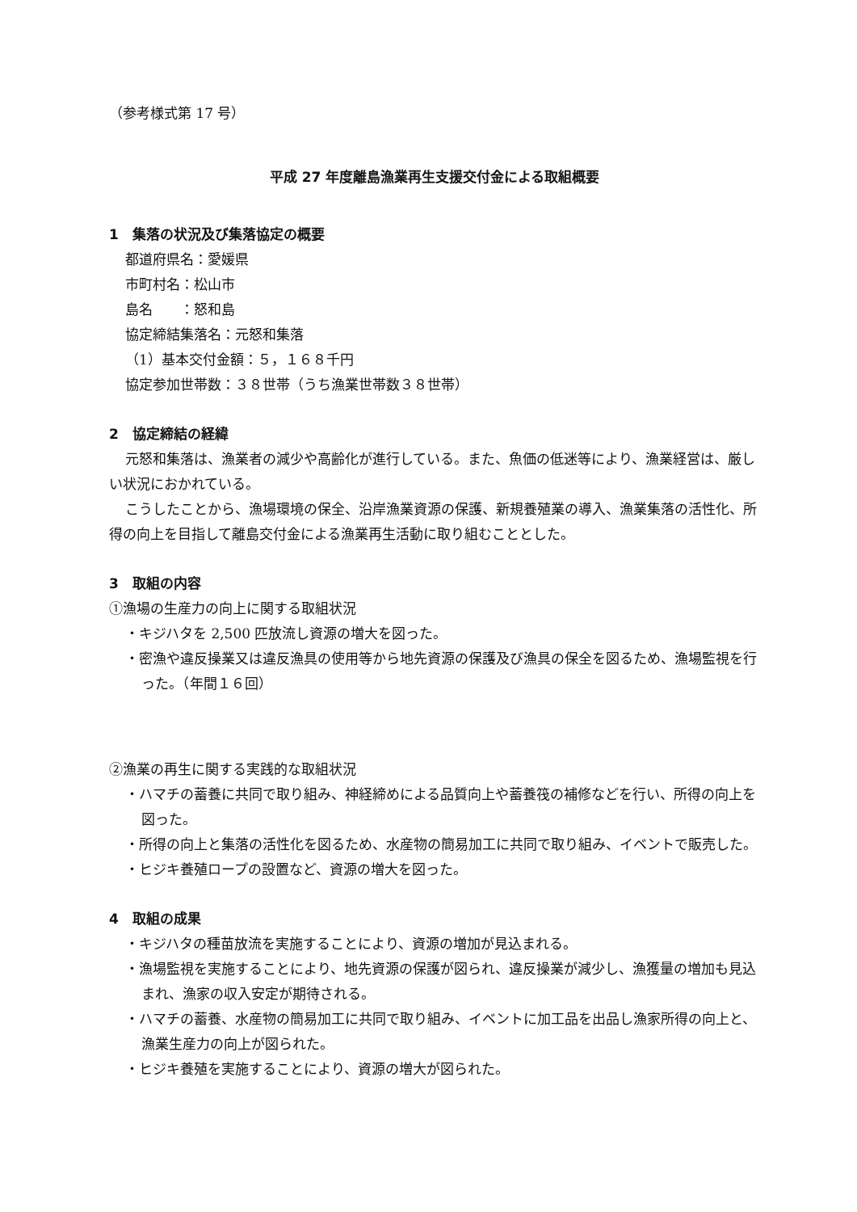（参考様式第 17 号）
平成 27 年度離島漁業再生支援交付金による取組概要
1　集落の状況及び集落協定の概要
都道府県名：愛媛県
市町村名：松山市
島名　　：怒和島
協定締結集落名：元怒和集落
（1）基本交付金額：５，１６８千円
協定参加世帯数：３８世帯（うち漁業世帯数３８世帯）
2　協定締結の経緯
元怒和集落は、漁業者の減少や高齢化が進行している。また、魚価の低迷等により、漁業経営は、厳しい状況におかれている。
こうしたことから、漁場環境の保全、沿岸漁業資源の保護、新規養殖業の導入、漁業集落の活性化、所得の向上を目指して離島交付金による漁業再生活動に取り組むこととした。
3　取組の内容
①漁場の生産力の向上に関する取組状況
・キジハタを 2,500 匹放流し資源の増大を図った。
・密漁や違反操業又は違反漁具の使用等から地先資源の保護及び漁具の保全を図るため、漁場監視を行った。（年間１６回）
②漁業の再生に関する実践的な取組状況
・ハマチの蓄養に共同で取り組み、神経締めによる品質向上や蓄養筏の補修などを行い、所得の向上を図った。
・所得の向上と集落の活性化を図るため、水産物の簡易加工に共同で取り組み、イベントで販売した。
・ヒジキ養殖ロープの設置など、資源の増大を図った。
4　取組の成果
・キジハタの種苗放流を実施することにより、資源の増加が見込まれる。
・漁場監視を実施することにより、地先資源の保護が図られ、違反操業が減少し、漁獲量の増加も見込まれ、漁家の収入安定が期待される。
・ハマチの蓄養、水産物の簡易加工に共同で取り組み、イベントに加工品を出品し漁家所得の向上と、漁業生産力の向上が図られた。
・ヒジキ養殖を実施することにより、資源の増大が図られた。